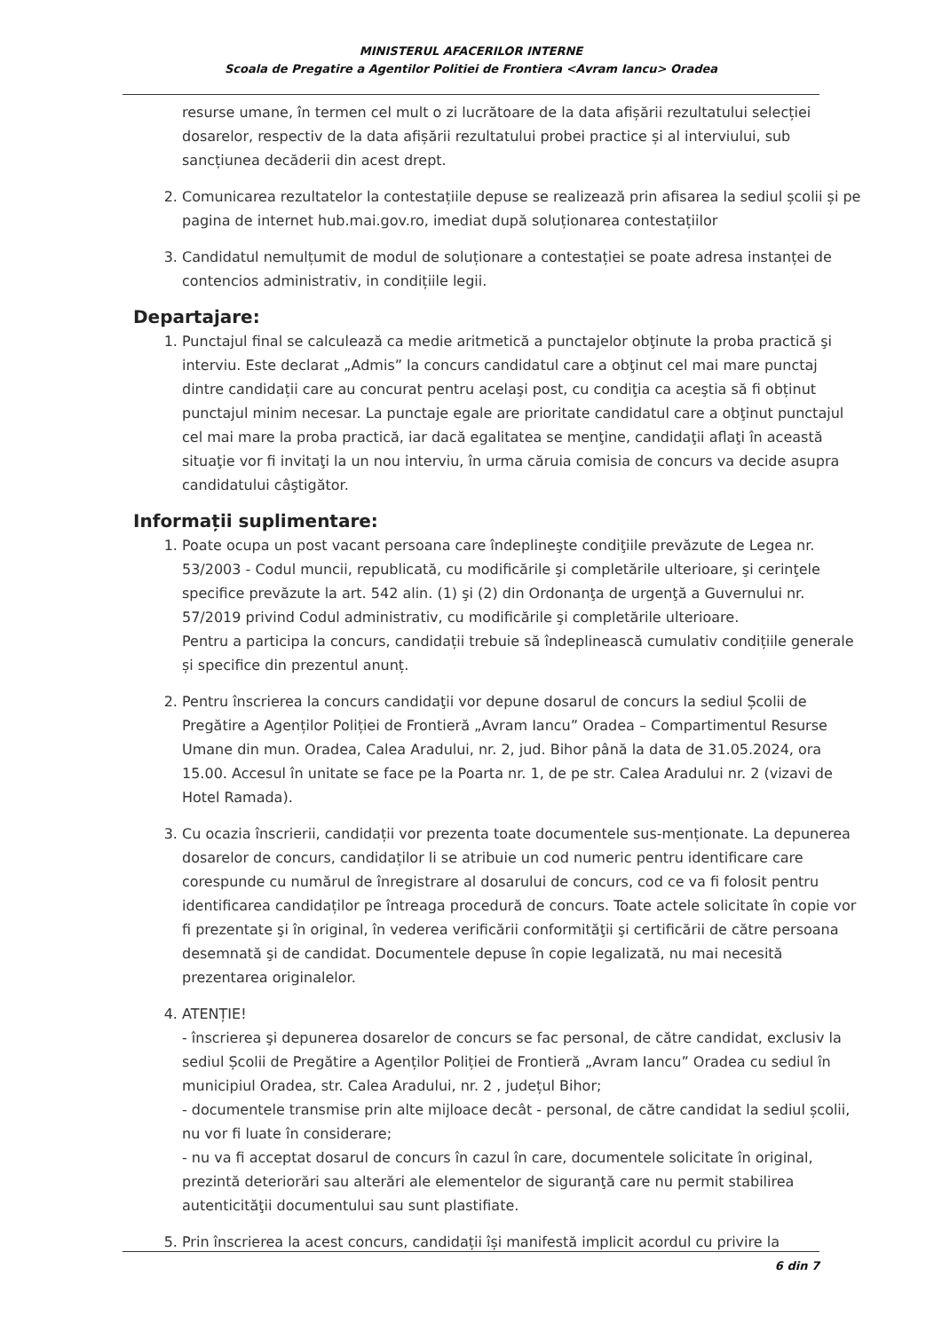MINISTERUL AFACERILOR INTERNE
Scoala de Pregatire a Agentilor Politiei de Frontiera <Avram Iancu> Oradea
resurse umane, în termen cel mult o zi lucrătoare de la data afișării rezultatului selecției dosarelor, respectiv de la data afișării rezultatului probei practice și al interviului, sub sancțiunea decăderii din acest drept.
2. Comunicarea rezultatelor la contestațiile depuse se realizează prin afisarea la sediul școlii și pe pagina de internet hub.mai.gov.ro, imediat după soluționarea contestațiilor
3. Candidatul nemulțumit de modul de soluționare a contestației se poate adresa instanței de contencios administrativ, in condițiile legii.
Departajare:
1. Punctajul final se calculează ca medie aritmetică a punctajelor obţinute la proba practică şi interviu. Este declarat „Admis” la concurs candidatul care a obţinut cel mai mare punctaj dintre candidații care au concurat pentru acelaşi post, cu condiţia ca aceştia să fi obținut punctajul minim necesar. La punctaje egale are prioritate candidatul care a obţinut punctajul cel mai mare la proba practică, iar dacă egalitatea se menţine, candidaţii aflaţi în această situaţie vor fi invitaţi la un nou interviu, în urma căruia comisia de concurs va decide asupra candidatului câştigător.
Informații suplimentare:
1. Poate ocupa un post vacant persoana care îndeplineşte condiţiile prevăzute de Legea nr. 53/2003 - Codul muncii, republicată, cu modificările şi completările ulterioare, şi cerinţele specifice prevăzute la art. 542 alin. (1) şi (2) din Ordonanţa de urgenţă a Guvernului nr. 57/2019 privind Codul administrativ, cu modificările şi completările ulterioare.
Pentru a participa la concurs, candidații trebuie să îndeplinească cumulativ condițiile generale și specifice din prezentul anunț.
2. Pentru înscrierea la concurs candidaţii vor depune dosarul de concurs la sediul Școlii de Pregătire a Agenților Poliției de Frontieră „Avram Iancu” Oradea – Compartimentul Resurse Umane din mun. Oradea, Calea Aradului, nr. 2, jud. Bihor până la data de 31.05.2024, ora 15.00. Accesul în unitate se face pe la Poarta nr. 1, de pe str. Calea Aradului nr. 2 (vizavi de Hotel Ramada).
3. Cu ocazia înscrierii, candidații vor prezenta toate documentele sus-menționate. La depunerea dosarelor de concurs, candidaților li se atribuie un cod numeric pentru identificare care corespunde cu numărul de înregistrare al dosarului de concurs, cod ce va fi folosit pentru identificarea candidaților pe întreaga procedură de concurs. Toate actele solicitate în copie vor fi prezentate şi în original, în vederea verificării conformităţii şi certificării de către persoana desemnată şi de candidat. Documentele depuse în copie legalizată, nu mai necesită prezentarea originalelor.
4. ATENȚIE!
- înscrierea şi depunerea dosarelor de concurs se fac personal, de către candidat, exclusiv la sediul Școlii de Pregătire a Agenților Poliției de Frontieră „Avram Iancu” Oradea cu sediul în municipiul Oradea, str. Calea Aradului, nr. 2 , județul Bihor;
- documentele transmise prin alte mijloace decât - personal, de către candidat la sediul școlii, nu vor fi luate în considerare;
- nu va fi acceptat dosarul de concurs în cazul în care, documentele solicitate în original, prezintă deteriorări sau alterări ale elementelor de siguranţă care nu permit stabilirea autenticităţii documentului sau sunt plastifiate.
5. Prin înscrierea la acest concurs, candidații își manifestă implicit acordul cu privire la
6 din 7